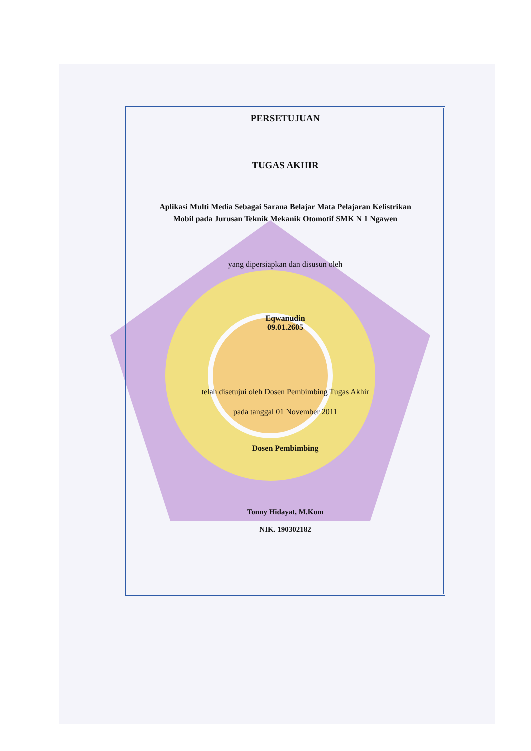PERSETUJUAN
TUGAS AKHIR
Aplikasi Multi Media Sebagai Sarana Belajar Mata Pelajaran Kelistrikan
Mobil pada Jurusan Teknik Mekanik Otomotif SMK N 1 Ngawen
yang dipersiapkan dan disusun oleh
Eqwanudin
09.01.2605
telah disetujui oleh Dosen Pembimbing Tugas Akhir
pada tanggal 01 November 2011
Dosen Pembimbing
Tonny Hidayat, M.Kom
NIK. 190302182